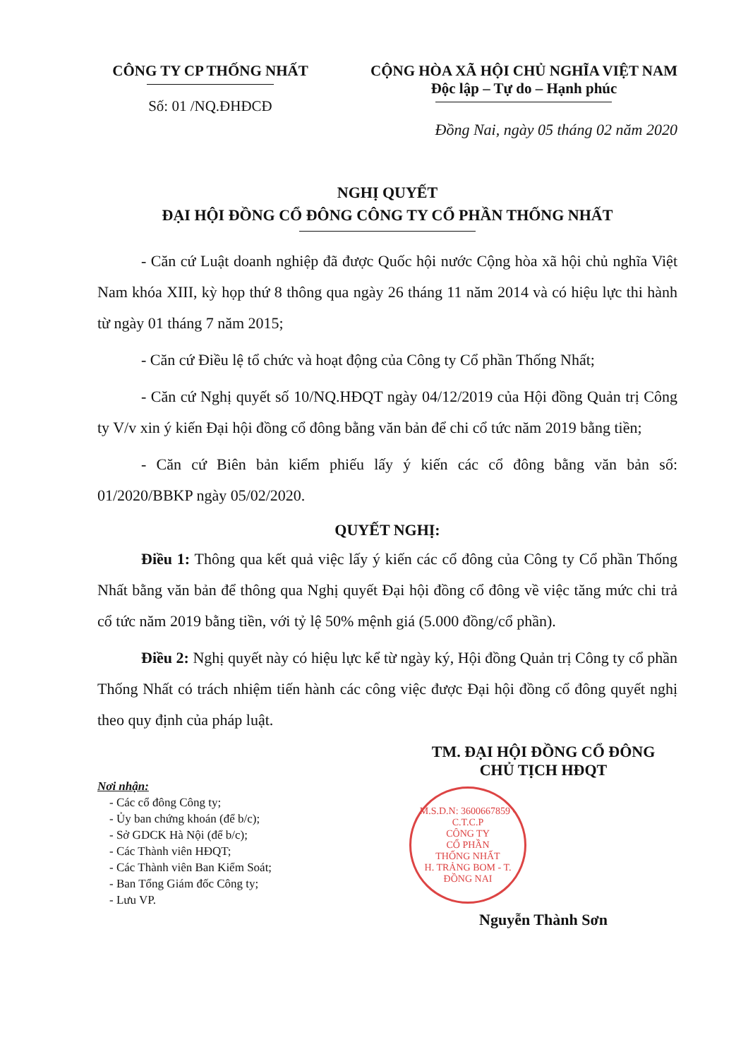CÔNG TY CP THỐNG NHẤT
Số: 01 /NQ.ĐHĐCĐ
CỘNG HÒA XÃ HỘI CHỦ NGHĨA VIỆT NAM
Độc lập – Tự do – Hạnh phúc
Đồng Nai, ngày 05 tháng 02 năm 2020
NGHỊ QUYẾT
ĐẠI HỘI ĐỒNG CỔ ĐÔNG CÔNG TY CỔ PHẦN THỐNG NHẤT
- Căn cứ Luật doanh nghiệp đã được Quốc hội nước Cộng hòa xã hội chủ nghĩa Việt Nam khóa XIII, kỳ họp thứ 8 thông qua ngày 26 tháng 11 năm 2014 và có hiệu lực thi hành từ ngày 01 tháng 7 năm 2015;
- Căn cứ Điều lệ tổ chức và hoạt động của Công ty Cổ phần Thống Nhất;
- Căn cứ Nghị quyết số 10/NQ.HĐQT ngày 04/12/2019 của Hội đồng Quản trị Công ty V/v xin ý kiến Đại hội đồng cổ đông bằng văn bản để chi cổ tức năm 2019 bằng tiền;
- Căn cứ Biên bản kiểm phiếu lấy ý kiến các cổ đông bằng văn bản số: 01/2020/BBKP ngày 05/02/2020.
QUYẾT NGHỊ:
Điều 1: Thông qua kết quả việc lấy ý kiến các cổ đông của Công ty Cổ phần Thống Nhất bằng văn bản để thông qua Nghị quyết Đại hội đồng cổ đông về việc tăng mức chi trả cổ tức năm 2019 bằng tiền, với tỷ lệ 50% mệnh giá (5.000 đồng/cổ phần).
Điều 2: Nghị quyết này có hiệu lực kể từ ngày ký, Hội đồng Quản trị Công ty cổ phần Thống Nhất có trách nhiệm tiến hành các công việc được Đại hội đồng cổ đông quyết nghị theo quy định của pháp luật.
Nơi nhận:
- Các cổ đông Công ty;
- Ủy ban chứng khoán (để b/c);
- Sở GDCK Hà Nội (để b/c);
- Các Thành viên HĐQT;
- Các Thành viên Ban Kiểm Soát;
- Ban Tổng Giám đốc Công ty;
- Lưu VP.
TM. ĐẠI HỘI ĐỒNG CỔ ĐÔNG
CHỦ TỊCH HĐQT
M.S.D.N: 3600667859 - C.T.C.P
CÔNG TY
CỔ PHẦN
THỐNG NHẤT
H. TRẢNG BOM - T. ĐỒNG NAI
Nguyễn Thành Sơn